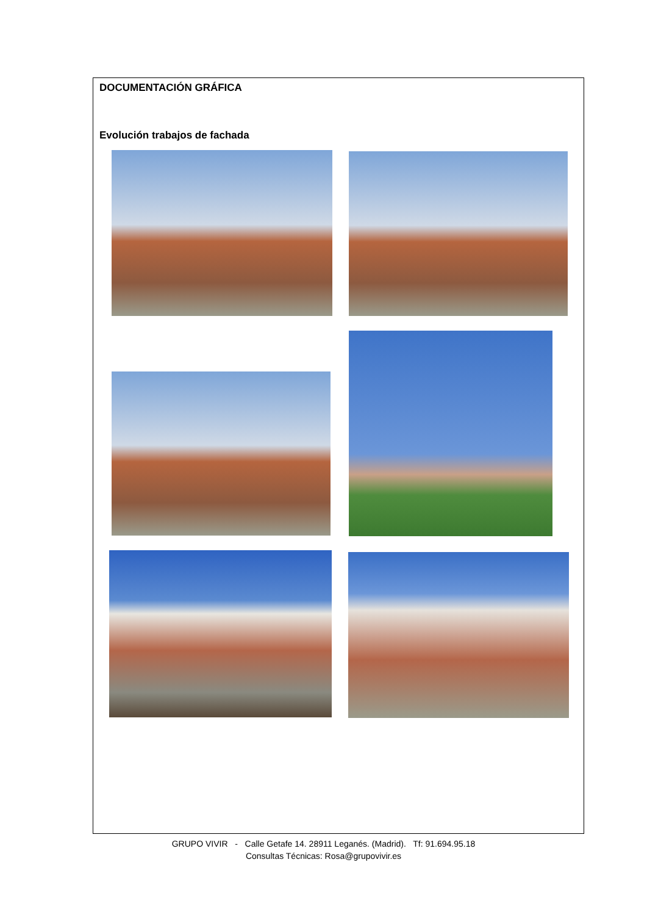DOCUMENTACIÓN GRÁFICA
Evolución trabajos de fachada
GRUPO VIVIR - Calle Getafe 14. 28911 Leganés. (Madrid). Tf: 91.694.95.18
Consultas Técnicas: Rosa@grupovivir.es